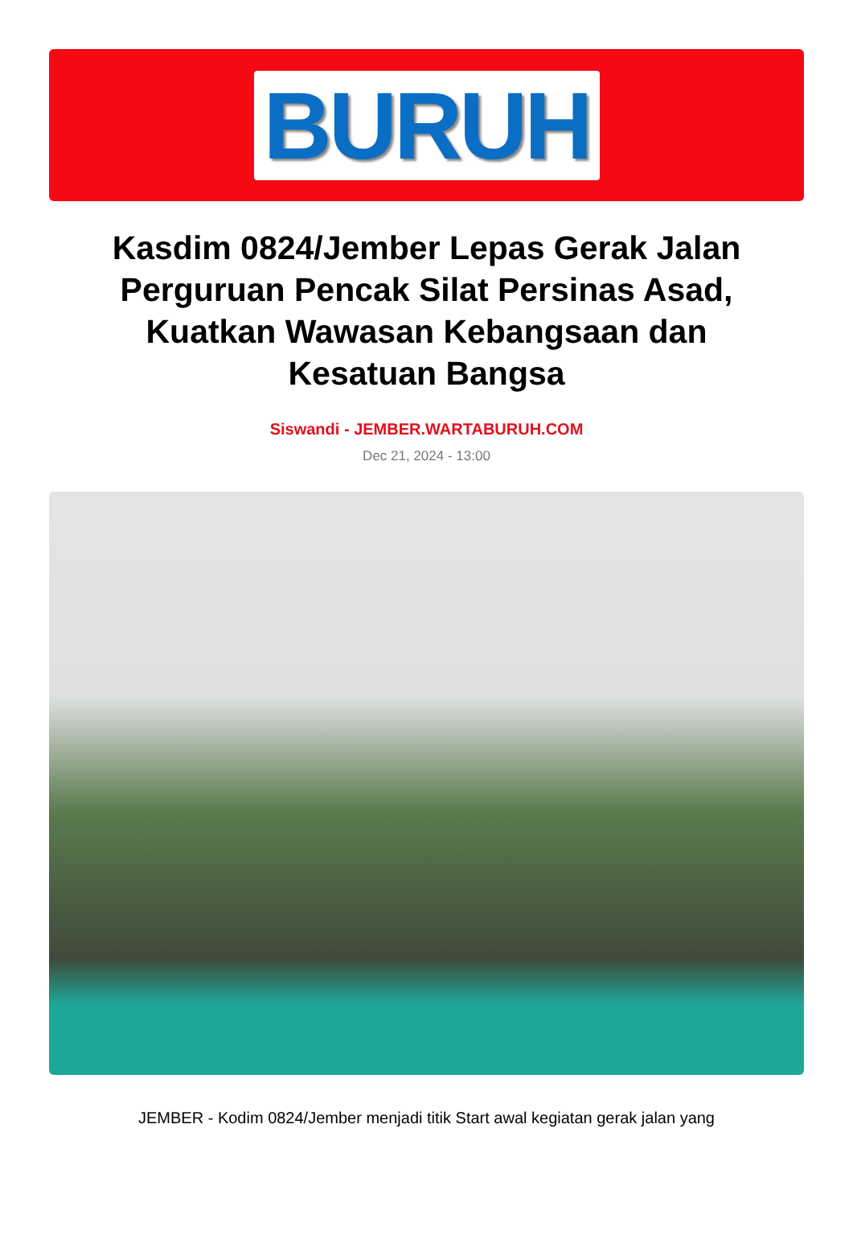BURUH
Kasdim 0824/Jember Lepas Gerak Jalan Perguruan Pencak Silat Persinas Asad, Kuatkan Wawasan Kebangsaan dan Kesatuan Bangsa
Siswandi - JEMBER.WARTABURUH.COM
Dec 21, 2024 - 13:00
JEMBER - Kodim 0824/Jember menjadi titik Start awal kegiatan gerak jalan yang